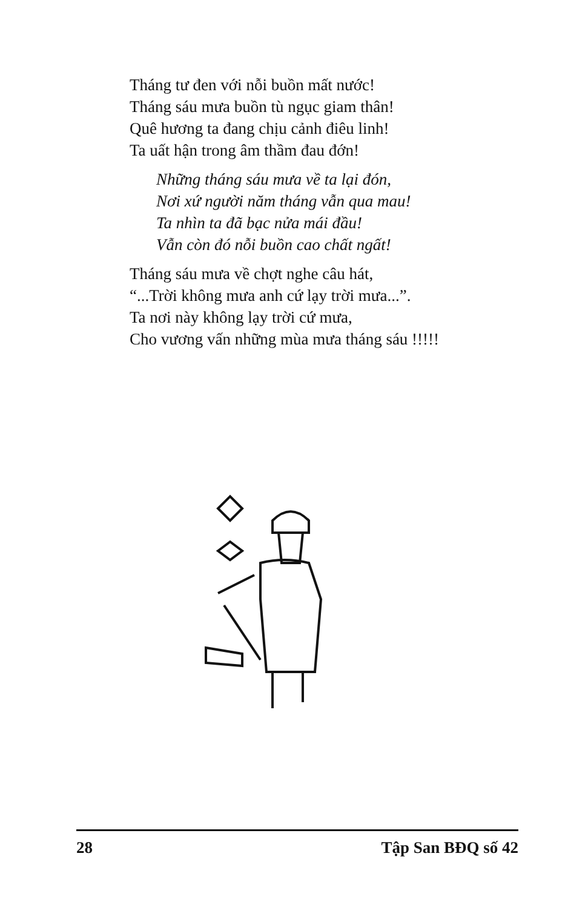Tháng tư đen với nỗi buồn mất nước!
Tháng sáu mưa buồn tù ngục giam thân!
Quê hương ta đang chịu cảnh điêu linh!
Ta uất hận trong âm thầm đau đớn!
Những tháng sáu mưa về ta lại đón,
Nơi xứ người năm tháng vẫn qua mau!
Ta nhìn ta đã bạc nửa mái đầu!
Vẫn còn đó nỗi buồn cao chất ngất!
Tháng sáu mưa về chợt nghe câu hát,
“...Trời không mưa anh cứ lạy trời mưa...”.
Ta nơi này không lạy trời cứ mưa,
Cho vương vấn những mùa mưa tháng sáu !!!!!
28 Tập San BĐQ số 42